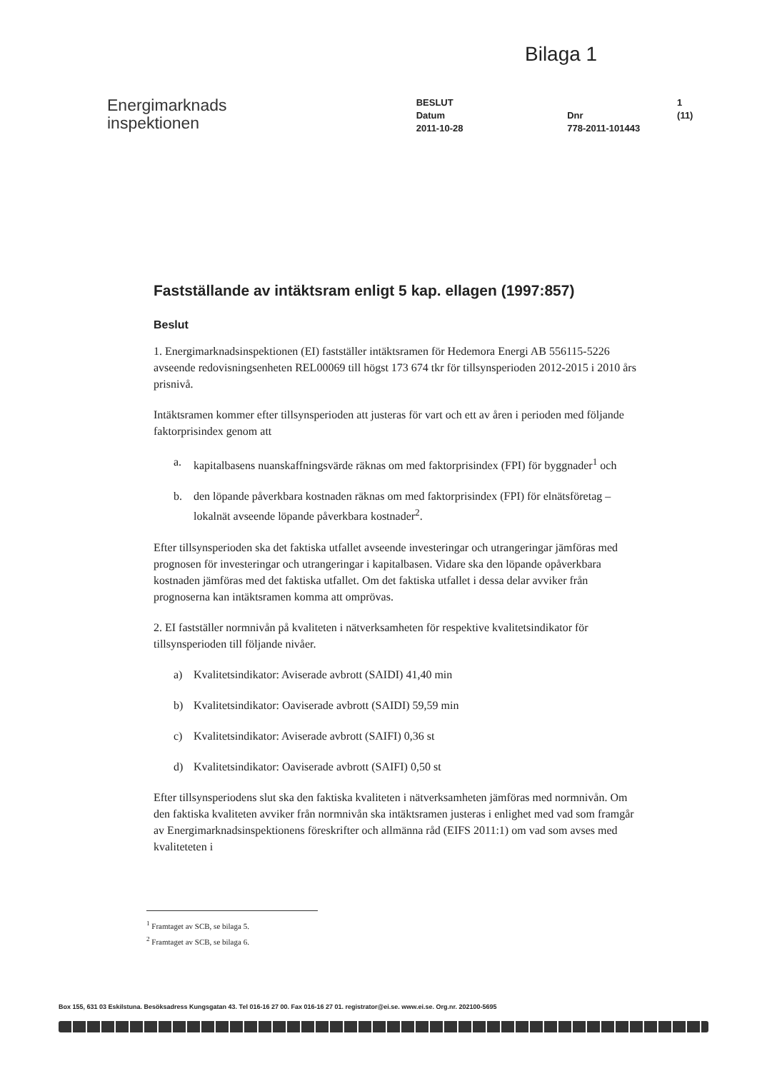Bilaga 1
Energimarknads
inspektionen
BESLUT
Datum
2011-10-28
Dnr
778-2011-101443
1 (11)
Fastställande av intäktsram enligt 5 kap. ellagen (1997:857)
Beslut
1. Energimarknadsinspektionen (EI) fastställer intäktsramen för Hedemora Energi AB 556115-5226 avseende redovisningsenheten REL00069 till högst 173 674 tkr för tillsynsperioden 2012-2015 i 2010 års prisnivå.
Intäktsramen kommer efter tillsynsperioden att justeras för vart och ett av åren i perioden med följande faktorprisindex genom att
a. kapitalbasens nuanskaffningsvärde räknas om med faktorprisindex (FPI) för byggnader<sup>1</sup> och
b. den löpande påverkbara kostnaden räknas om med faktorprisindex (FPI) för elnätsföretag – lokalnät avseende löpande påverkbara kostnader<sup>2</sup>.
Efter tillsynsperioden ska det faktiska utfallet avseende investeringar och utrangeringar jämföras med prognosen för investeringar och utrangeringar i kapitalbasen. Vidare ska den löpande opåverkbara kostnaden jämföras med det faktiska utfallet. Om det faktiska utfallet i dessa delar avviker från prognoserna kan intäktsramen komma att omprövas.
2. EI fastställer normnivån på kvaliteten i nätverksamheten för respektive kvalitetsindikator för tillsynsperioden till följande nivåer.
a) Kvalitetsindikator: Aviserade avbrott (SAIDI) 41,40 min
b) Kvalitetsindikator: Oaviserade avbrott (SAIDI) 59,59 min
c) Kvalitetsindikator: Aviserade avbrott (SAIFI) 0,36 st
d) Kvalitetsindikator: Oaviserade avbrott (SAIFI) 0,50 st
Efter tillsynsperiodens slut ska den faktiska kvaliteten i nätverksamheten jämföras med normnivån. Om den faktiska kvaliteten avviker från normnivån ska intäktsramen justeras i enlighet med vad som framgår av Energimarknadsinspektionens föreskrifter och allmänna råd (EIFS 2011:1) om vad som avses med kvaliteteten i
<sup>1</sup> Framtaget av SCB, se bilaga 5.
<sup>2</sup> Framtaget av SCB, se bilaga 6.
Box 155, 631 03 Eskilstuna. Besöksadress Kungsgatan 43. Tel 016-16 27 00. Fax 016-16 27 01. registrator@ei.se. www.ei.se. Org.nr. 202100-5695